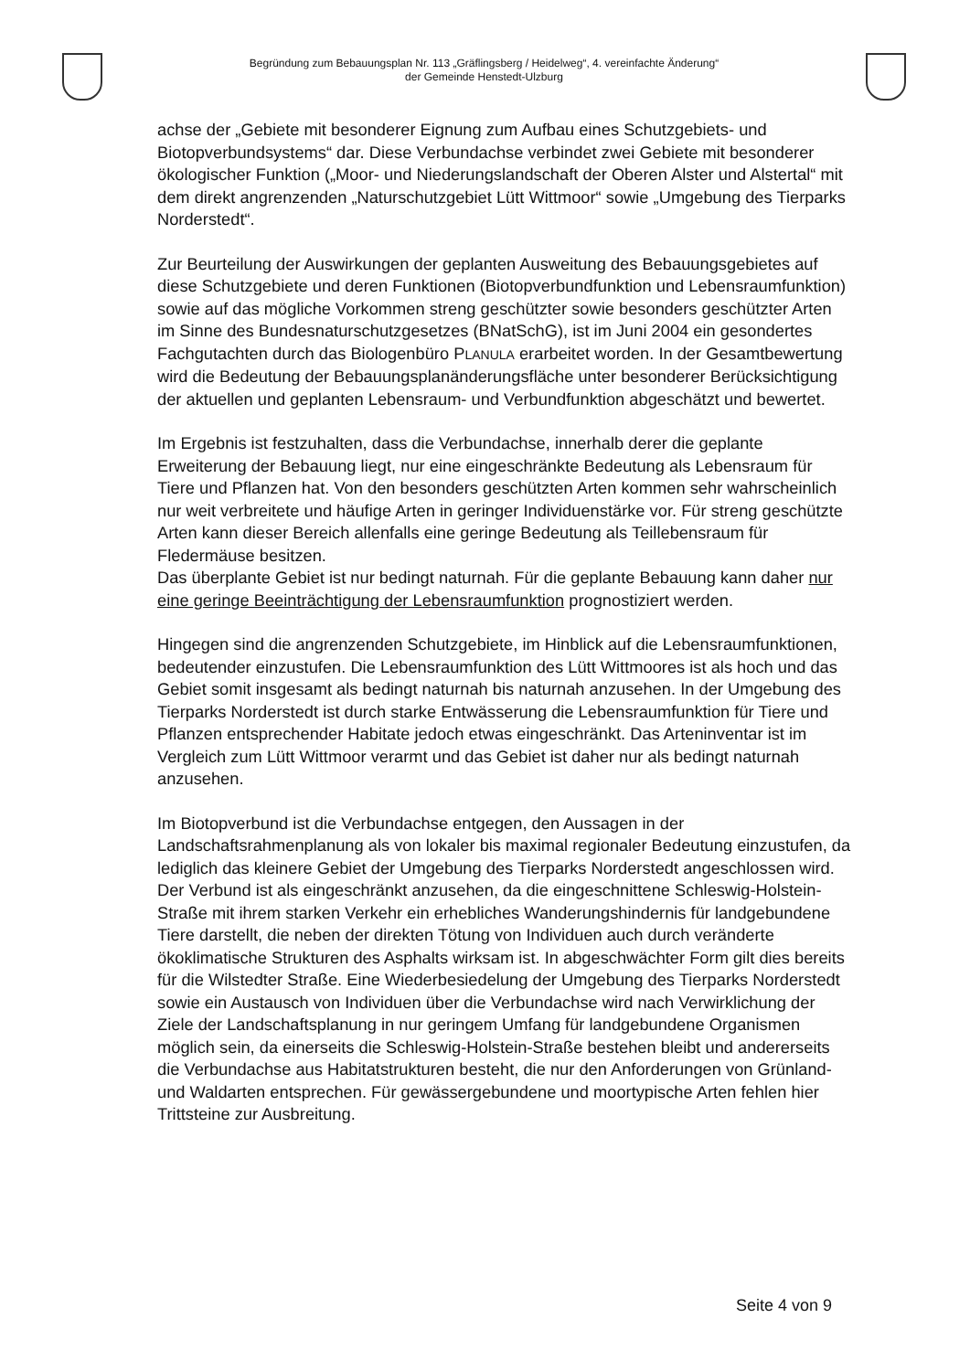Begründung zum Bebauungsplan Nr. 113 „Gräflingsberg / Heidelweg“, 4. vereinfachte Änderung“
der Gemeinde Henstedt-Ulzburg
achse der „Gebiete mit besonderer Eignung zum Aufbau eines Schutzgebiets- und Biotopverbundsystems“ dar. Diese Verbundachse verbindet zwei Gebiete mit besonderer ökologischer Funktion („Moor- und Niederungslandschaft der Oberen Alster und Alstertal“ mit dem direkt angrenzenden „Naturschutzgebiet Lütt Wittmoor“ sowie „Umgebung des Tierparks Norderstedt“.
Zur Beurteilung der Auswirkungen der geplanten Ausweitung des Bebauungsgebietes auf diese Schutzgebiete und deren Funktionen (Biotopverbundfunktion und Lebensraumfunktion) sowie auf das mögliche Vorkommen streng geschützter sowie besonders geschützter Arten im Sinne des Bundesnaturschutzgesetzes (BNatSchG), ist im Juni 2004 ein gesondertes Fachgutachten durch das Biologenbüro PLANULA erarbeitet worden. In der Gesamtbewertung wird die Bedeutung der Bebauungsplanänderungsfläche unter besonderer Berücksichtigung der aktuellen und geplanten Lebensraum- und Verbundfunktion abgeschätzt und bewertet.
Im Ergebnis ist festzuhalten, dass die Verbundachse, innerhalb derer die geplante Erweiterung der Bebauung liegt, nur eine eingeschränkte Bedeutung als Lebensraum für Tiere und Pflanzen hat. Von den besonders geschützten Arten kommen sehr wahrscheinlich nur weit verbreitete und häufige Arten in geringer Individuenstärke vor. Für streng geschützte Arten kann dieser Bereich allenfalls eine geringe Bedeutung als Teillebensraum für Fledermäuse besitzen.
Das überplante Gebiet ist nur bedingt naturnah. Für die geplante Bebauung kann daher nur eine geringe Beeinträchtigung der Lebensraumfunktion prognostiziert werden.
Hingegen sind die angrenzenden Schutzgebiete, im Hinblick auf die Lebensraumfunktionen, bedeutender einzustufen. Die Lebensraumfunktion des Lütt Wittmoores ist als hoch und das Gebiet somit insgesamt als bedingt naturnah bis naturnah anzusehen. In der Umgebung des Tierparks Norderstedt ist durch starke Entwässerung die Lebensraumfunktion für Tiere und Pflanzen entsprechender Habitate jedoch etwas eingeschränkt. Das Arteninventar ist im Vergleich zum Lütt Wittmoor verarmt und das Gebiet ist daher nur als bedingt naturnah anzusehen.
Im Biotopverbund ist die Verbundachse entgegen, den Aussagen in der Landschaftsrahmenplanung als von lokaler bis maximal regionaler Bedeutung einzustufen, da lediglich das kleinere Gebiet der Umgebung des Tierparks Norderstedt angeschlossen wird. Der Verbund ist als eingeschränkt anzusehen, da die eingeschnittene Schleswig-Holstein-Straße mit ihrem starken Verkehr ein erhebliches Wanderungshindernis für landgebundene Tiere darstellt, die neben der direkten Tötung von Individuen auch durch veränderte ökoklimatische Strukturen des Asphalts wirksam ist. In abgeschwächter Form gilt dies bereits für die Wilstedter Straße. Eine Wiederbesiedelung der Umgebung des Tierparks Norderstedt sowie ein Austausch von Individuen über die Verbundachse wird nach Verwirklichung der Ziele der Landschaftsplanung in nur geringem Umfang für landgebundene Organismen möglich sein, da einerseits die Schleswig-Holstein-Straße bestehen bleibt und andererseits die Verbundachse aus Habitatstrukturen besteht, die nur den Anforderungen von Grünland- und Waldarten entsprechen. Für gewässergebundene und moortypische Arten fehlen hier Trittsteine zur Ausbreitung.
Seite 4 von 9